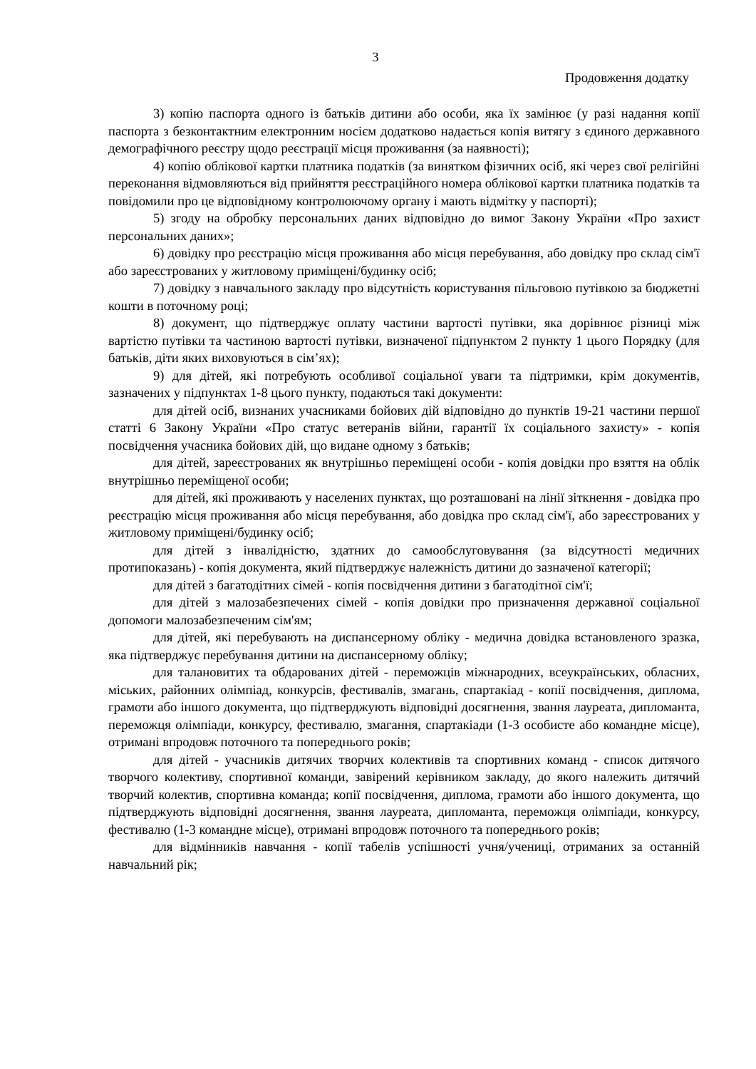3
Продовження додатку
3) копію паспорта одного із батьків дитини або особи, яка їх замінює (у разі надання копії паспорта з безконтактним електронним носієм додатково надається копія витягу з єдиного державного демографічного реєстру щодо реєстрації місця проживання (за наявності);
4) копію облікової картки платника податків (за винятком фізичних осіб, які через свої релігійні переконання відмовляються від прийняття реєстраційного номера облікової картки платника податків та повідомили про це відповідному контролюючому органу і мають відмітку у паспорті);
5) згоду на обробку персональних даних відповідно до вимог Закону України «Про захист персональних даних»;
6) довідку про реєстрацію місця проживання або місця перебування, або довідку про склад сім'ї або зареєстрованих у житловому приміщені/будинку осіб;
7) довідку з навчального закладу про відсутність користування пільговою путівкою за бюджетні кошти в поточному році;
8) документ, що підтверджує оплату частини вартості путівки, яка дорівнює різниці між вартістю путівки та частиною вартості путівки, визначеної підпунктом 2 пункту 1 цього Порядку (для батьків, діти яких виховуються в сім’ях);
9) для дітей, які потребують особливої соціальної уваги та підтримки, крім документів, зазначених у підпунктах 1-8 цього пункту, подаються такі документи:
для дітей осіб, визнаних учасниками бойових дій відповідно до пунктів 19-21 частини першої статті 6 Закону України «Про статус ветеранів війни, гарантії їх соціального захисту» - копія посвідчення учасника бойових дій, що видане одному з батьків;
для дітей, зареєстрованих як внутрішньо переміщені особи - копія довідки про взяття на облік внутрішньо переміщеної особи;
для дітей, які проживають у населених пунктах, що розташовані на лінії зіткнення - довідка про реєстрацію місця проживання або місця перебування, або довідка про склад сім'ї, або зареєстрованих у житловому приміщені/будинку осіб;
для дітей з інвалідністю, здатних до самообслуговування (за відсутності медичних протипоказань) - копія документа, який підтверджує належність дитини до зазначеної категорії;
для дітей з багатодітних сімей - копія посвідчення дитини з багатодітної сім'ї;
для дітей з малозабезпечених сімей - копія довідки про призначення державної соціальної допомоги малозабезпеченим сім'ям;
для дітей, які перебувають на диспансерному обліку - медична довідка встановленого зразка, яка підтверджує перебування дитини на диспансерному обліку;
для талановитих та обдарованих дітей - переможців міжнародних, всеукраїнських, обласних, міських, районних олімпіад, конкурсів, фестивалів, змагань, спартакіад - копії посвідчення, диплома, грамоти або іншого документа, що підтверджують відповідні досягнення, звання лауреата, дипломанта, переможця олімпіади, конкурсу, фестивалю, змагання, спартакіади (1-3 особисте або командне місце), отримані впродовж поточного та попереднього років;
для дітей - учасників дитячих творчих колективів та спортивних команд - список дитячого творчого колективу, спортивної команди, завірений керівником закладу, до якого належить дитячий творчий колектив, спортивна команда; копії посвідчення, диплома, грамоти або іншого документа, що підтверджують відповідні досягнення, звання лауреата, дипломанта, переможця олімпіади, конкурсу, фестивалю (1-3 командне місце), отримані впродовж поточного та попереднього років;
для відмінників навчання - копії табелів успішності учня/учениці, отриманих за останній навчальний рік;